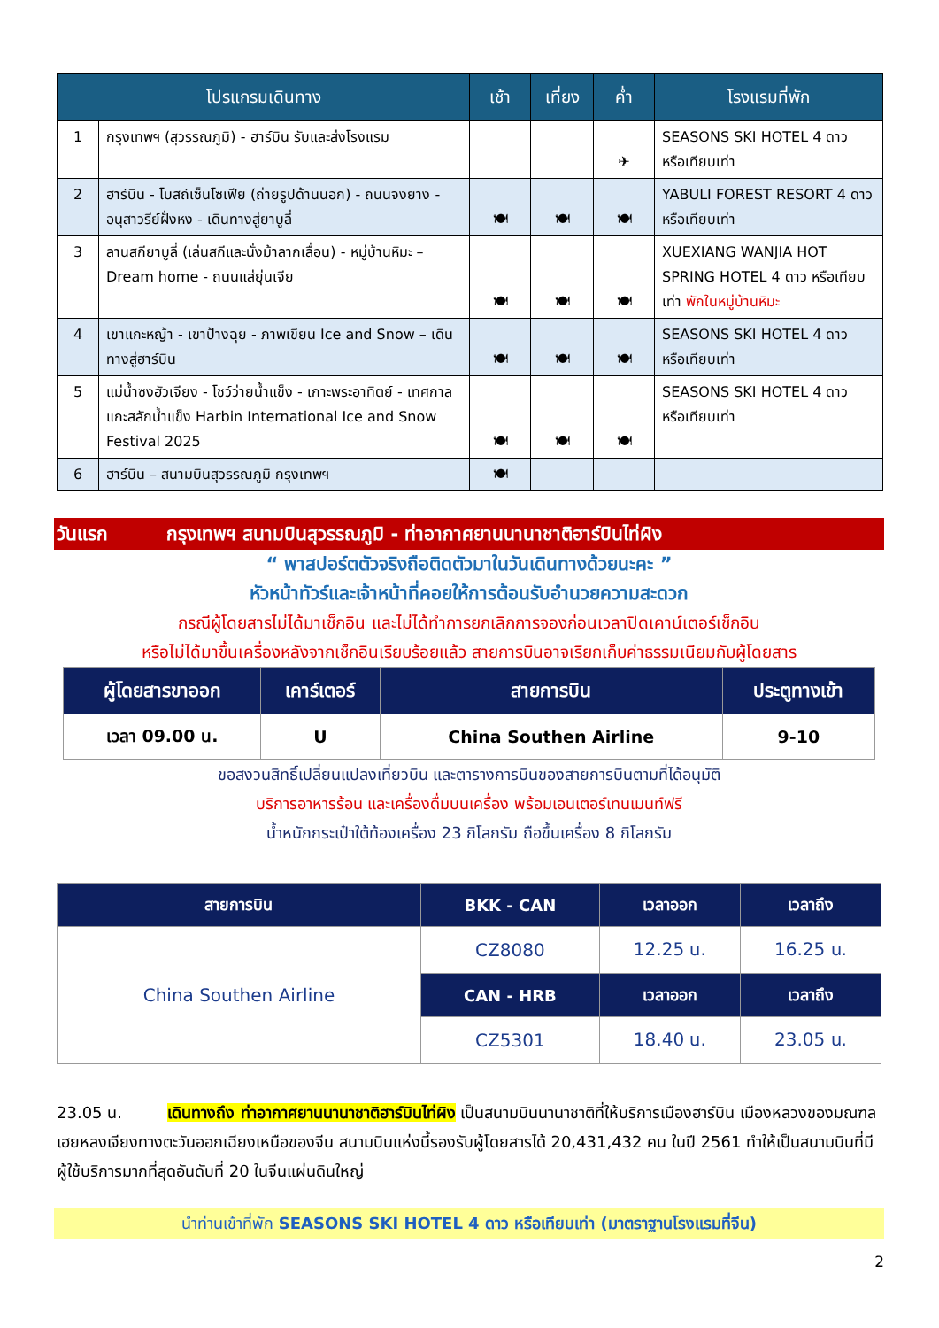| โปรแกรมเดินทาง | | เช้า | เที่ยง | ค่ำ | โรงแรมที่พัก |
| --- | --- | --- | --- | --- | --- |
| 1 | กรุงเทพฯ (สุวรรณภูมิ) - ฮาร์บิน รับและส่งโรงแรม | | | ✈ | SEASONS SKI HOTEL 4 ดาว หรือเทียบเท่า |
| 2 | ฮาร์บิน - โบสถ์เซ็นโซเฟีย (ถ่ายรูปด้านนอก) - ถนนจงยาง - อนุสาวรีย์ฝั่งหง - เดินทางสู่ยาบูลี่ | 🍽 | 🍽 | 🍽 | YABULI FOREST RESORT 4 ดาว หรือเทียบเท่า |
| 3 | ลานสกียาบูลี่ (เล่นสกีและนั่งม้าลากเลื่อน) - หมู่บ้านหิมะ – Dream home - ถนนแส่ยุ่นเจีย | 🍽 | 🍽 | 🍽 | XUEXIANG WANJIA HOT SPRING HOTEL 4 ดาว หรือเทียบเท่า พักในหมู่บ้านหิมะ |
| 4 | เขาแกะหญ้า - เขาป้างฉุย - ภาพเขียน Ice and Snow – เดินทางสู่ฮาร์บิน | 🍽 | 🍽 | 🍽 | SEASONS SKI HOTEL 4 ดาว หรือเทียบเท่า |
| 5 | แม่น้ำซงฮัวเจียง - โชว์ว่ายน้ำแข็ง - เกาะพระอาทิตย์ - เทศกาลแกะสลักน้ำแข็ง Harbin International Ice and Snow Festival 2025 | 🍽 | 🍽 | 🍽 | SEASONS SKI HOTEL 4 ดาว หรือเทียบเท่า |
| 6 | ฮาร์บิน – สนามบินสุวรรณภูมิ กรุงเทพฯ | 🍽 | | | |
วันแรก กรุงเทพฯ สนามบินสุวรรณภูมิ - ท่าอากาศยานนานาชาติฮาร์บินไท่ผิง
“ พาสปอร์ตตัวจริงถือติดตัวมาในวันเดินทางด้วยนะคะ ”
หัวหน้าทัวร์และเจ้าหน้าที่คอยให้การต้อนรับอำนวยความสะดวก
กรณีผู้โดยสารไม่ได้มาเช็กอิน และไม่ได้ทำการยกเลิกการจองก่อนเวลาปิดเคาน์เตอร์เช็กอิน
หรือไม่ได้มาขึ้นเครื่องหลังจากเช็กอินเรียบร้อยแล้ว สายการบินอาจเรียกเก็บค่าธรรมเนียมกับผู้โดยสาร
| ผู้โดยสารขาออก | เคาร์เตอร์ | สายการบิน | ประตูทางเข้า |
| --- | --- | --- | --- |
| เวลา 09.00 น. | U | China Southen Airline | 9-10 |
ขอสงวนสิทธิ์เปลี่ยนแปลงเที่ยวบิน และตารางการบินของสายการบินตามที่ได้อนุมัติ
บริการอาหารร้อน และเครื่องดื่มบนเครื่อง พร้อมเอนเตอร์เทนเมนท์ฟรี
น้ำหนักกระเป๋าใต้ท้องเครื่อง 23 กิโลกรัม ถือขึ้นเครื่อง 8 กิโลกรัม
| สายการบิน | BKK - CAN | เวลาออก | เวลาถึง |
| --- | --- | --- | --- |
| China Southen Airline | CZ8080 | 12.25 น. | 16.25 น. |
| | CAN - HRB | เวลาออก | เวลาถึง |
| | CZ5301 | 18.40 น. | 23.05 น. |
23.05 น. เดินทางถึง ท่าอากาศยานนานาชาติฮาร์บินไท่ผิง เป็นสนามบินนานาชาติที่ให้บริการเมืองฮาร์บิน เมืองหลวงของมณฑลเฮยหลงเจียงทางตะวันออกเฉียงเหนือของจีน สนามบินแห่งนี้รองรับผู้โดยสารได้ 20,431,432 คน ในปี 2561 ทำให้เป็นสนามบินที่มีผู้ใช้บริการมากที่สุดอันดับที่ 20 ในจีนแผ่นดินใหญ่
นำท่านเข้าที่พัก SEASONS SKI HOTEL 4 ดาว หรือเทียบเท่า (มาตราฐานโรงแรมที่จีน)
2